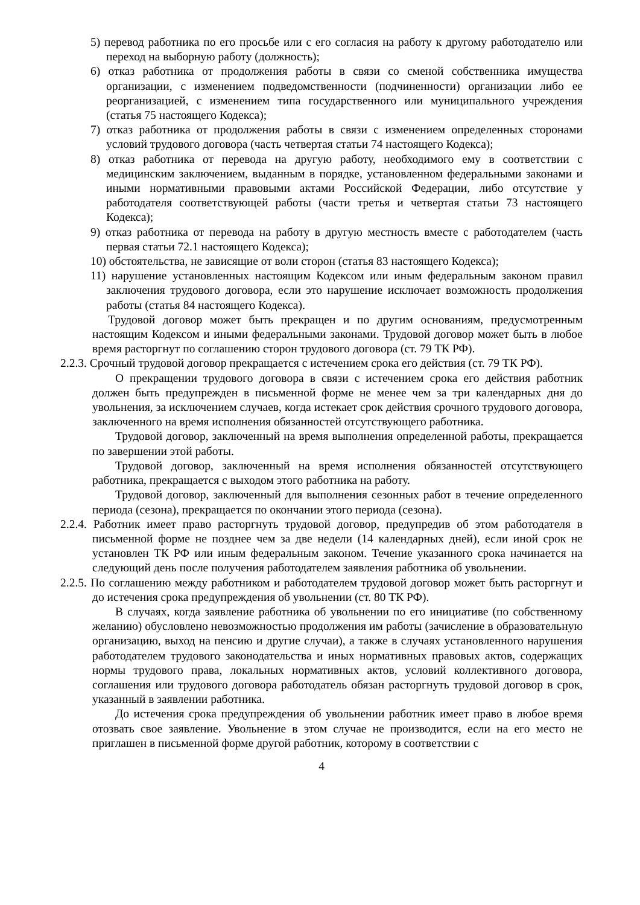5) перевод работника по его просьбе или с его согласия на работу к другому работодателю или переход на выборную работу (должность);
6) отказ работника от продолжения работы в связи со сменой собственника имущества организации, с изменением подведомственности (подчиненности) организации либо ее реорганизацией, с изменением типа государственного или муниципального учреждения (статья 75 настоящего Кодекса);
7) отказ работника от продолжения работы в связи с изменением определенных сторонами условий трудового договора (часть четвертая статьи 74 настоящего Кодекса);
8) отказ работника от перевода на другую работу, необходимого ему в соответствии с медицинским заключением, выданным в порядке, установленном федеральными законами и иными нормативными правовыми актами Российской Федерации, либо отсутствие у работодателя соответствующей работы (части третья и четвертая статьи 73 настоящего Кодекса);
9) отказ работника от перевода на работу в другую местность вместе с работодателем (часть первая статьи 72.1 настоящего Кодекса);
10) обстоятельства, не зависящие от воли сторон (статья 83 настоящего Кодекса);
11) нарушение установленных настоящим Кодексом или иным федеральным законом правил заключения трудового договора, если это нарушение исключает возможность продолжения работы (статья 84 настоящего Кодекса).
Трудовой договор может быть прекращен и по другим основаниям, предусмотренным настоящим Кодексом и иными федеральными законами. Трудовой договор может быть в любое время расторгнут по соглашению сторон трудового договора (ст. 79 ТК РФ).
2.2.3. Срочный трудовой договор прекращается с истечением срока его действия (ст. 79 ТК РФ).
О прекращении трудового договора в связи с истечением срока его действия работник должен быть предупрежден в письменной форме не менее чем за три календарных дня до увольнения, за исключением случаев, когда истекает срок действия срочного трудового договора, заключенного на время исполнения обязанностей отсутствующего работника.
Трудовой договор, заключенный на время выполнения определенной работы, прекращается по завершении этой работы.
Трудовой договор, заключенный на время исполнения обязанностей отсутствующего работника, прекращается с выходом этого работника на работу.
Трудовой договор, заключенный для выполнения сезонных работ в течение определенного периода (сезона), прекращается по окончании этого периода (сезона).
2.2.4. Работник имеет право расторгнуть трудовой договор, предупредив об этом работодателя в письменной форме не позднее чем за две недели (14 календарных дней), если иной срок не установлен ТК РФ или иным федеральным законом. Течение указанного срока начинается на следующий день после получения работодателем заявления работника об увольнении.
2.2.5. По соглашению между работником и работодателем трудовой договор может быть расторгнут и до истечения срока предупреждения об увольнении (ст. 80 ТК РФ).
В случаях, когда заявление работника об увольнении по его инициативе (по собственному желанию) обусловлено невозможностью продолжения им работы (зачисление в образовательную организацию, выход на пенсию и другие случаи), а также в случаях установленного нарушения работодателем трудового законодательства и иных нормативных правовых актов, содержащих нормы трудового права, локальных нормативных актов, условий коллективного договора, соглашения или трудового договора работодатель обязан расторгнуть трудовой договор в срок, указанный в заявлении работника.
До истечения срока предупреждения об увольнении работник имеет право в любое время отозвать свое заявление. Увольнение в этом случае не производится, если на его место не приглашен в письменной форме другой работник, которому в соответствии с
4